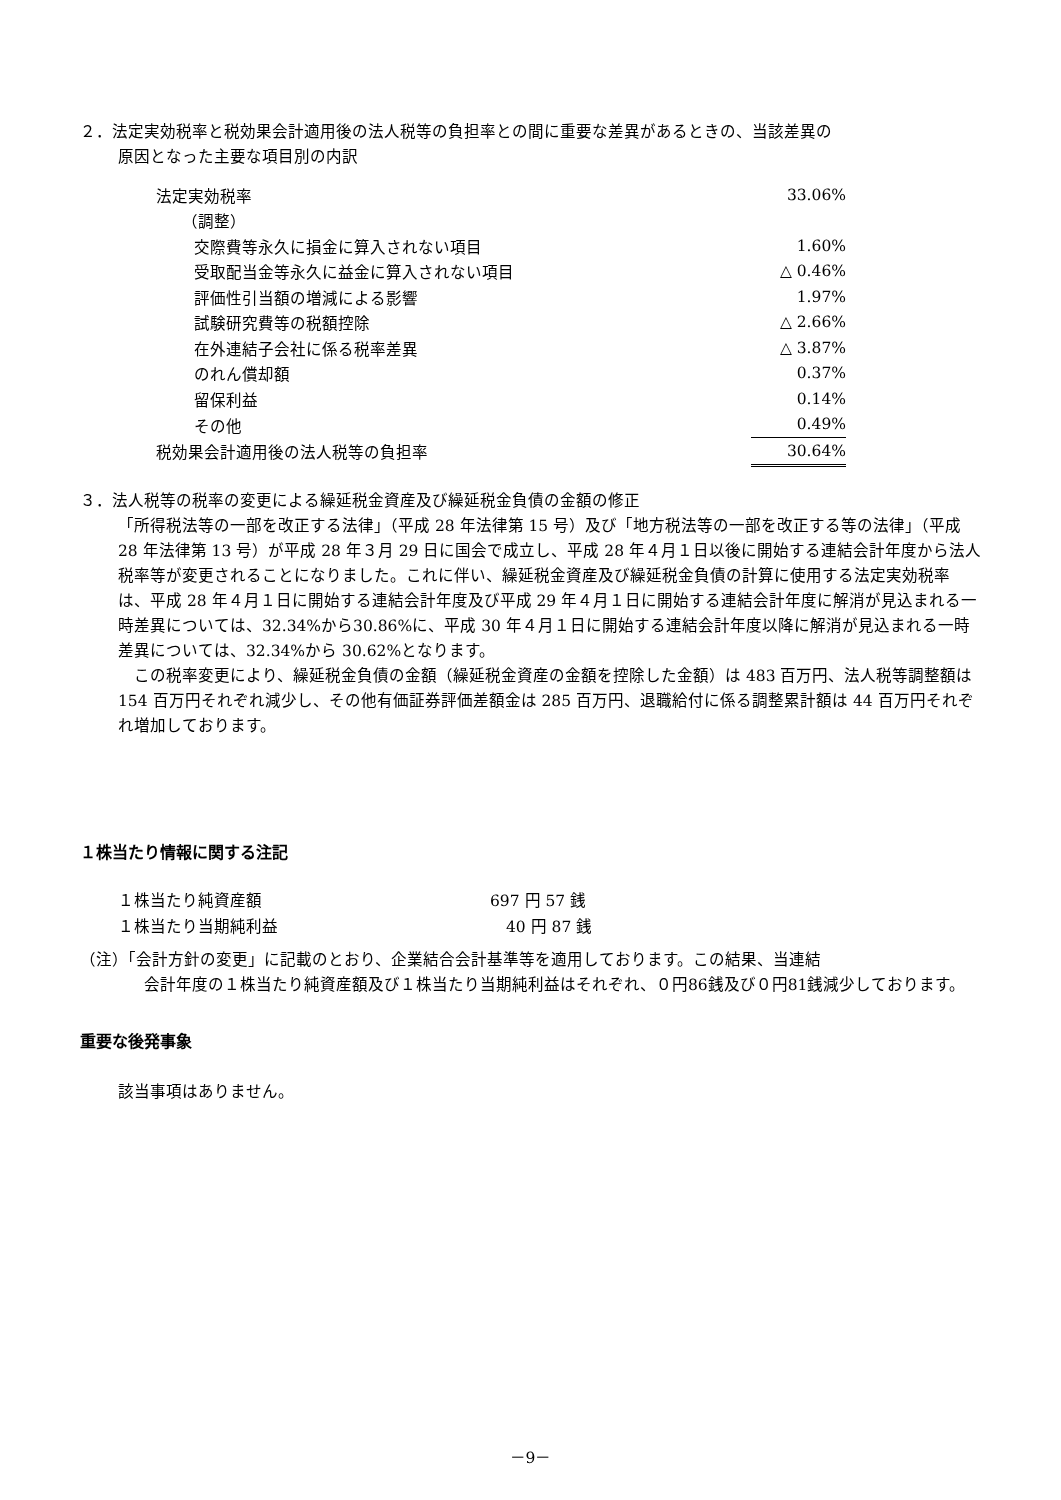２．法定実効税率と税効果会計適用後の法人税等の負担率との間に重要な差異があるときの、当該差異の
原因となった主要な項目別の内訳
| 法定実効税率 | 33.06% |
| （調整） | |
| 交際費等永久に損金に算入されない項目 | 1.60% |
| 受取配当金等永久に益金に算入されない項目 | △ 0.46% |
| 評価性引当額の増減による影響 | 1.97% |
| 試験研究費等の税額控除 | △ 2.66% |
| 在外連結子会社に係る税率差異 | △ 3.87% |
| のれん償却額 | 0.37% |
| 留保利益 | 0.14% |
| その他 | 0.49% |
| 税効果会計適用後の法人税等の負担率 | 30.64% |
３．法人税等の税率の変更による繰延税金資産及び繰延税金負債の金額の修正
「所得税法等の一部を改正する法律」（平成 28 年法律第 15 号）及び「地方税法等の一部を改正する等の法律」（平成 28 年法律第 13 号）が平成 28 年３月 29 日に国会で成立し、平成 28 年４月１日以後に開始する連結会計年度から法人税率等が変更されることになりました。これに伴い、繰延税金資産及び繰延税金負債の計算に使用する法定実効税率は、平成 28 年４月１日に開始する連結会計年度及び平成 29 年４月１日に開始する連結会計年度に解消が見込まれる一時差異については、32.34%から30.86%に、平成 30 年４月１日に開始する連結会計年度以降に解消が見込まれる一時差異については、32.34%から 30.62%となります。
　この税率変更により、繰延税金負債の金額（繰延税金資産の金額を控除した金額）は 483 百万円、法人税等調整額は 154 百万円それぞれ減少し、その他有価証券評価差額金は 285 百万円、退職給付に係る調整累計額は 44 百万円それぞれ増加しております。
１株当たり情報に関する注記
| １株当たり純資産額 | 697 円 57 銭 |
| １株当たり当期純利益 | 40 円 87 銭 |
（注）「会計方針の変更」に記載のとおり、企業結合会計基準等を適用しております。この結果、当連結
会計年度の１株当たり純資産額及び１株当たり当期純利益はそれぞれ、０円86銭及び０円81銭減少しております。
重要な後発事象
該当事項はありません。
－9－